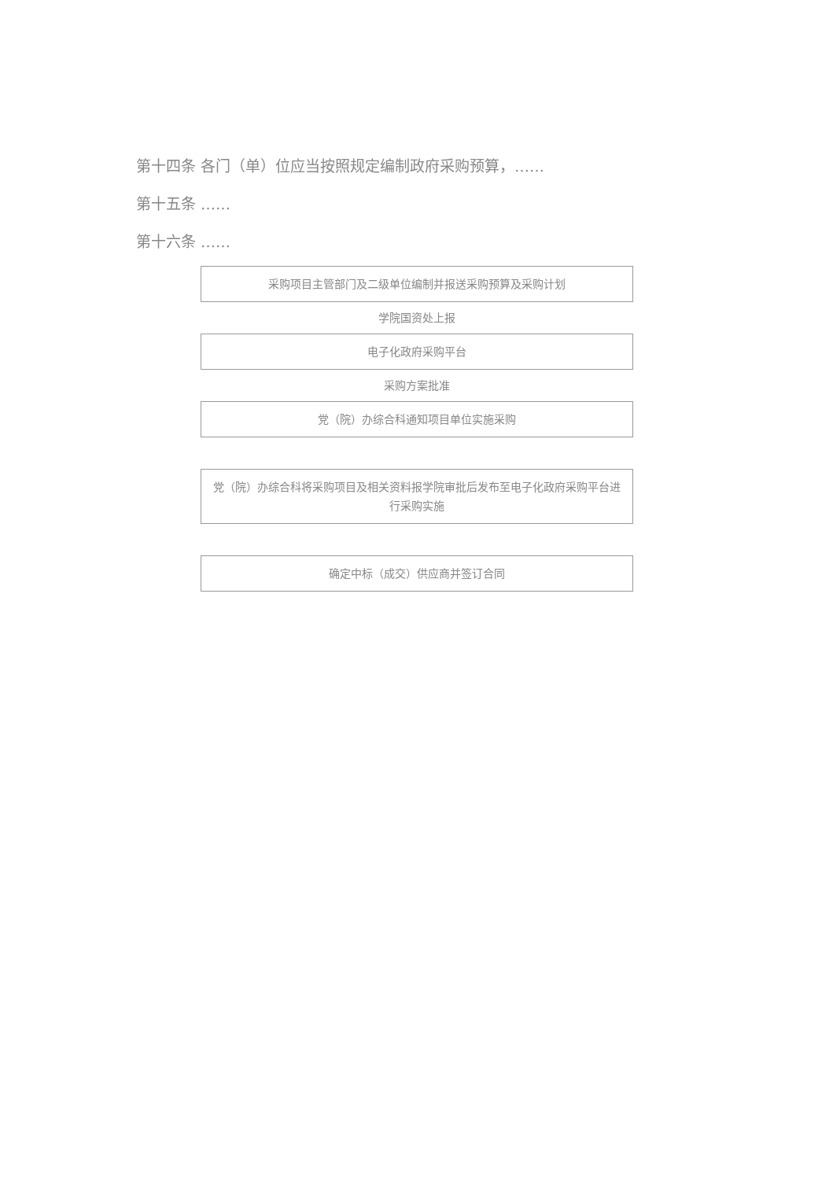第十四条 各门（单）位应当按照规定编制政府采购预算，……
第十五条 ……
第十六条 ……
采购项目主管部门及二级单位编制并报送采购预算及采购计划
学院国资处上报
电子化政府采购平台
采购方案批准
党（院）办综合科通知项目单位实施采购
党（院）办综合科将采购项目及相关资料报学院审批后发布至电子化政府采购平台进行采购实施
确定中标（成交）供应商并签订合同